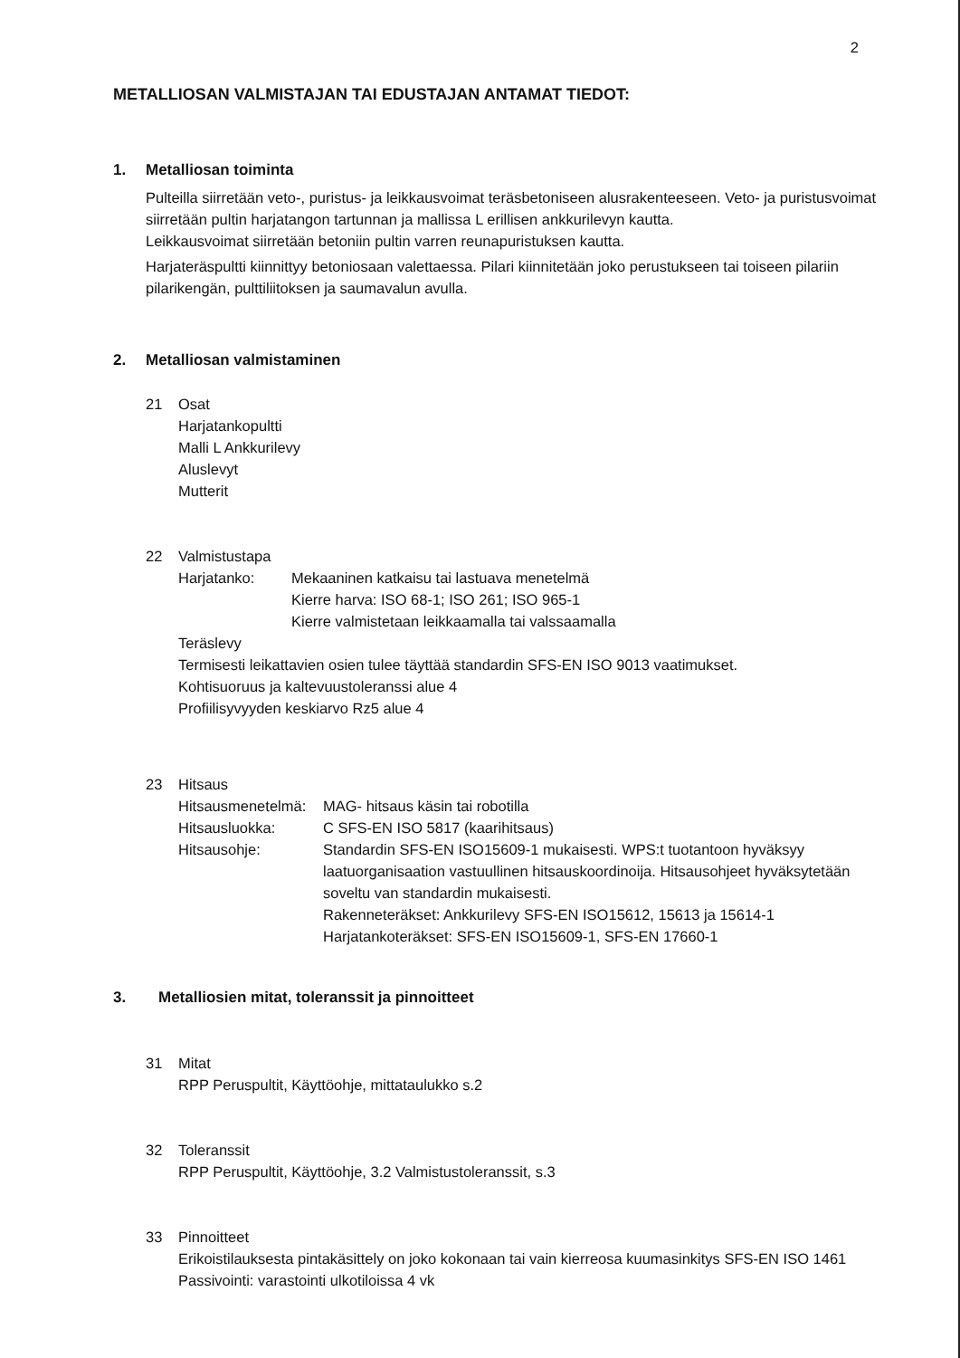2
METALLIOSAN VALMISTAJAN TAI EDUSTAJAN ANTAMAT TIEDOT:
1. Metalliosan toiminta
Pulteilla siirretään veto-, puristus- ja leikkausvoimat teräsbetoniseen alusrakenteeseen. Veto- ja puristusvoimat siirretään pultin harjatangon tartunnan ja mallissa L erillisen ankkurilevyn kautta.
Leikkausvoimat siirretään betoniin pultin varren reunapuristuksen kautta.
Harjateräspultti kiinnittyy betoniosaan valettaessa. Pilari kiinnitetään joko perustukseen tai toiseen pilariin pilarikengän, pulttiliitoksen ja saumavalun avulla.
2. Metalliosan valmistaminen
21 Osat
Harjatankopultti
Malli L Ankkurilevy
Aluslevyt
Mutterit
22 Valmistustapa
Harjatanko: Mekaaninen katkaisu tai lastuava menetelmä
Kierre harva: ISO 68-1; ISO 261; ISO 965-1
Kierre valmistetaan leikkaamalla tai valssaamalla
Teräslevy
Termisesti leikattavien osien tulee täyttää standardin SFS-EN ISO 9013 vaatimukset.
Kohtisuoruus ja kaltevuustoleranssi alue 4
Profiilisyvyyden keskiarvo Rz5 alue 4
23 Hitsaus
Hitsausmenetelmä:
MAG- hitsaus käsin tai robotilla
Hitsausluokka: C SFS-EN ISO 5817 (kaarihitsaus)
Hitsausohje: Standardin SFS-EN ISO15609-1 mukaisesti. WPS:t tuotantoon hyväksyy laatuorganisaation vastuullinen hitsauskoordinoija. Hitsausohjeet hyväksytetään soveltu van standardin mukaisesti.
Rakenneteräkset: Ankkurilevy SFS-EN ISO15612, 15613 ja 15614-1
Harjatankoteräkset: SFS-EN ISO15609-1, SFS-EN 17660-1
3. Metalliosien mitat, toleranssit ja pinnoitteet
31 Mitat
RPP Peruspultit, Käyttöohje, mittataulukko s.2
32 Toleranssit
RPP Peruspultit, Käyttöohje, 3.2 Valmistustoleranssit, s.3
33 Pinnoitteet
Erikoistilauksesta pintakäsittely on joko kokonaan tai vain kierreosa kuumasinkitys SFS-EN ISO 1461
Passivointi: varastointi ulkotiloissa 4 vk